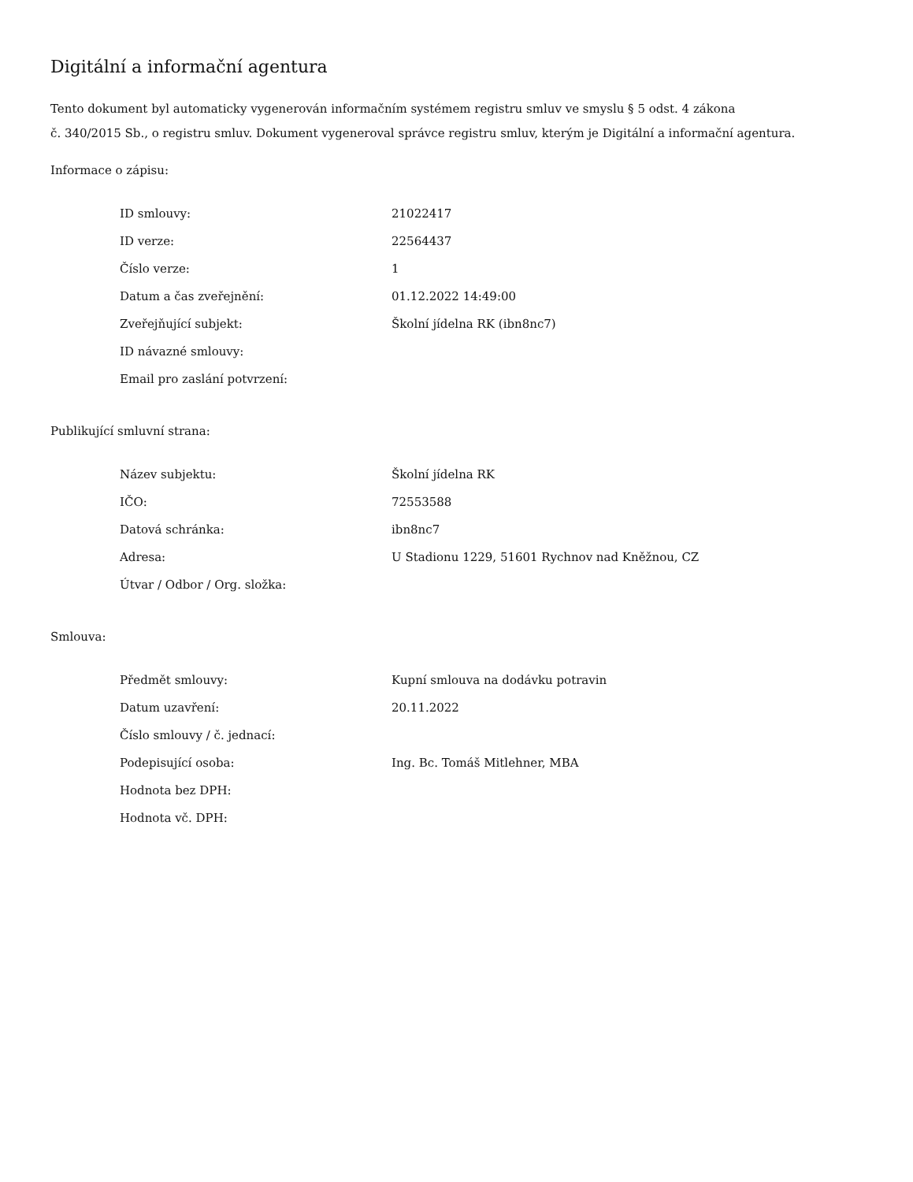Digitální a informační agentura
Tento dokument byl automaticky vygenerován informačním systémem registru smluv ve smyslu § 5 odst. 4 zákona
č. 340/2015 Sb., o registru smluv. Dokument vygeneroval správce registru smluv, kterým je Digitální a informační agentura.
Informace o zápisu:
| ID smlouvy: | 21022417 |
| ID verze: | 22564437 |
| Číslo verze: | 1 |
| Datum a čas zveřejnění: | 01.12.2022 14:49:00 |
| Zveřejňující subjekt: | Školní jídelna RK (ibn8nc7) |
| ID návazné smlouvy: | |
| Email pro zaslání potvrzení: | |
Publikující smluvní strana:
| Název subjektu: | Školní jídelna RK |
| IČO: | 72553588 |
| Datová schránka: | ibn8nc7 |
| Adresa: | U Stadionu 1229, 51601 Rychnov nad Kněžnou, CZ |
| Útvar / Odbor / Org. složka: | |
Smlouva:
| Předmět smlouvy: | Kupní smlouva na dodávku potravin |
| Datum uzavření: | 20.11.2022 |
| Číslo smlouvy / č. jednací: | |
| Podepisující osoba: | Ing. Bc. Tomáš Mitlehner, MBA |
| Hodnota bez DPH: | |
| Hodnota vč. DPH: | |